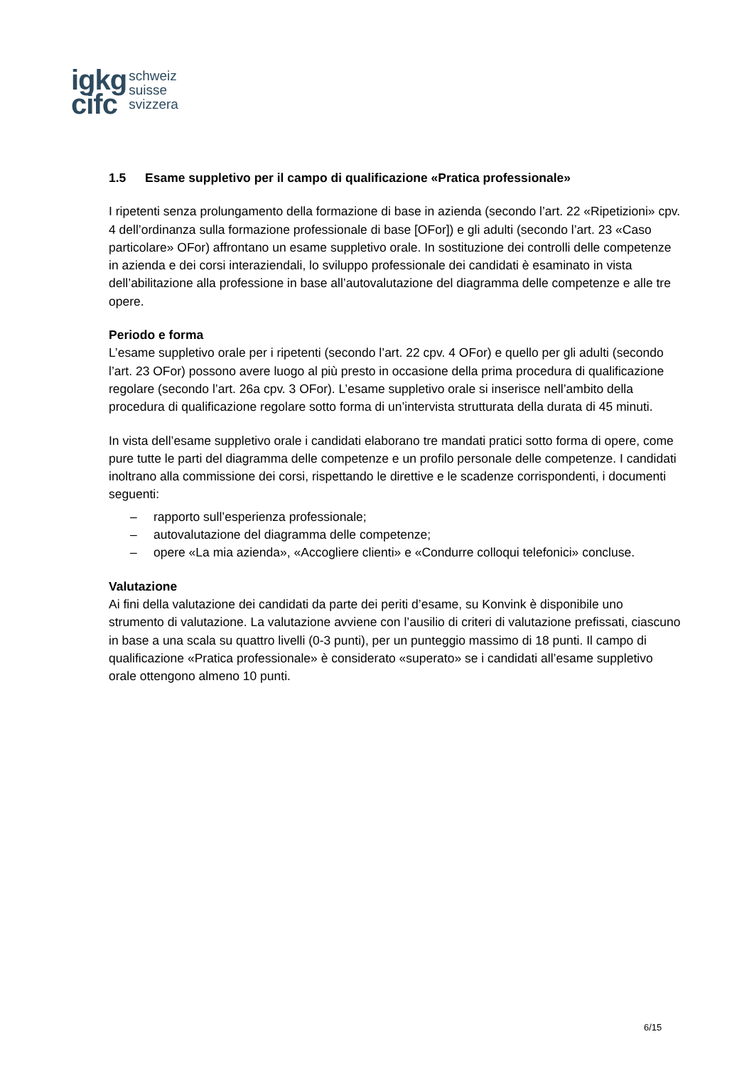igkg
cifc
schweiz
suisse
svizzera
1.5 Esame suppletivo per il campo di qualificazione «Pratica professionale»
I ripetenti senza prolungamento della formazione di base in azienda (secondo l’art. 22 «Ripetizioni» cpv. 4 dell’ordinanza sulla formazione professionale di base [OFor]) e gli adulti (secondo l’art. 23 «Caso particolare» OFor) affrontano un esame suppletivo orale. In sostituzione dei controlli delle competenze in azienda e dei corsi interaziendali, lo sviluppo professionale dei candidati è esaminato in vista dell’abilitazione alla professione in base all’autovalutazione del diagramma delle competenze e alle tre opere.
Periodo e forma
L’esame suppletivo orale per i ripetenti (secondo l’art. 22 cpv. 4 OFor) e quello per gli adulti (secondo l’art. 23 OFor) possono avere luogo al più presto in occasione della prima procedura di qualificazione regolare (secondo l’art. 26a cpv. 3 OFor). L’esame suppletivo orale si inserisce nell’ambito della procedura di qualificazione regolare sotto forma di un’intervista strutturata della durata di 45 minuti.
In vista dell’esame suppletivo orale i candidati elaborano tre mandati pratici sotto forma di opere, come pure tutte le parti del diagramma delle competenze e un profilo personale delle competenze. I candidati inoltrano alla commissione dei corsi, rispettando le direttive e le scadenze corrispondenti, i documenti seguenti:
– rapporto sull’esperienza professionale;
– autovalutazione del diagramma delle competenze;
– opere «La mia azienda», «Accogliere clienti» e «Condurre colloqui telefonici» concluse.
Valutazione
Ai fini della valutazione dei candidati da parte dei periti d’esame, su Konvink è disponibile uno strumento di valutazione. La valutazione avviene con l’ausilio di criteri di valutazione prefissati, ciascuno in base a una scala su quattro livelli (0-3 punti), per un punteggio massimo di 18 punti. Il campo di qualificazione «Pratica professionale» è considerato «superato» se i candidati all’esame suppletivo orale ottengono almeno 10 punti.
6/15